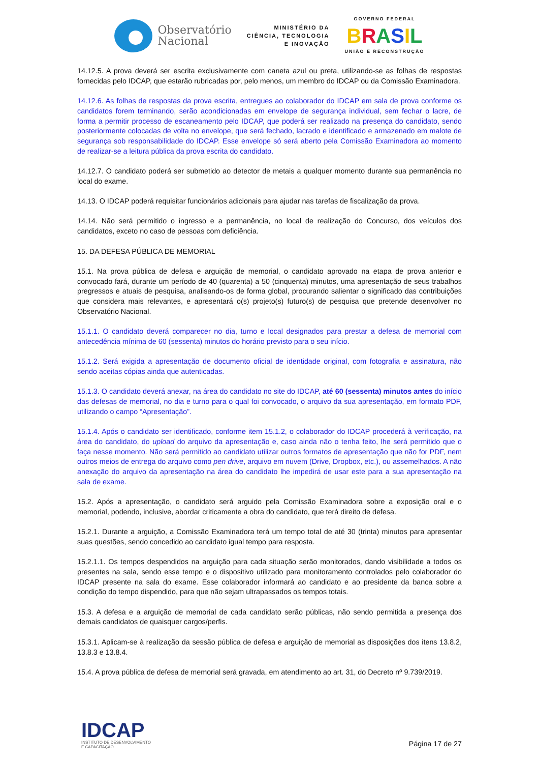Observatório
Nacional
MINISTÉRIO DA
CIÊNCIA, TECNOLOGIA
E INOVAÇÃO
GOVERNO FEDERAL
BRASIL
UNIÃO E RECONSTRUÇÃO
14.12.5. A prova deverá ser escrita exclusivamente com caneta azul ou preta, utilizando-se as folhas de respostas fornecidas pelo IDCAP, que estarão rubricadas por, pelo menos, um membro do IDCAP ou da Comissão Examinadora.
14.12.6. As folhas de respostas da prova escrita, entregues ao colaborador do IDCAP em sala de prova conforme os candidatos forem terminando, serão acondicionadas em envelope de segurança individual, sem fechar o lacre, de forma a permitir processo de escaneamento pelo IDCAP, que poderá ser realizado na presença do candidato, sendo posteriormente colocadas de volta no envelope, que será fechado, lacrado e identificado e armazenado em malote de segurança sob responsabilidade do IDCAP. Esse envelope só será aberto pela Comissão Examinadora ao momento de realizar-se a leitura pública da prova escrita do candidato.
14.12.7. O candidato poderá ser submetido ao detector de metais a qualquer momento durante sua permanência no local do exame.
14.13. O IDCAP poderá requisitar funcionários adicionais para ajudar nas tarefas de fiscalização da prova.
14.14. Não será permitido o ingresso e a permanência, no local de realização do Concurso, dos veículos dos candidatos, exceto no caso de pessoas com deficiência.
15. DA DEFESA PÚBLICA DE MEMORIAL
15.1. Na prova pública de defesa e arguição de memorial, o candidato aprovado na etapa de prova anterior e convocado fará, durante um período de 40 (quarenta) a 50 (cinquenta) minutos, uma apresentação de seus trabalhos pregressos e atuais de pesquisa, analisando-os de forma global, procurando salientar o significado das contribuições que considera mais relevantes, e apresentará o(s) projeto(s) futuro(s) de pesquisa que pretende desenvolver no Observatório Nacional.
15.1.1. O candidato deverá comparecer no dia, turno e local designados para prestar a defesa de memorial com antecedência mínima de 60 (sessenta) minutos do horário previsto para o seu início.
15.1.2. Será exigida a apresentação de documento oficial de identidade original, com fotografia e assinatura, não sendo aceitas cópias ainda que autenticadas.
15.1.3. O candidato deverá anexar, na área do candidato no site do IDCAP, até 60 (sessenta) minutos antes do início das defesas de memorial, no dia e turno para o qual foi convocado, o arquivo da sua apresentação, em formato PDF, utilizando o campo “Apresentação”.
15.1.4. Após o candidato ser identificado, conforme item 15.1.2, o colaborador do IDCAP procederá à verificação, na área do candidato, do upload do arquivo da apresentação e, caso ainda não o tenha feito, lhe será permitido que o faça nesse momento. Não será permitido ao candidato utilizar outros formatos de apresentação que não for PDF, nem outros meios de entrega do arquivo como pen drive, arquivo em nuvem (Drive, Dropbox, etc.), ou assemelhados. A não anexação do arquivo da apresentação na área do candidato lhe impedirá de usar este para a sua apresentação na sala de exame.
15.2. Após a apresentação, o candidato será arguido pela Comissão Examinadora sobre a exposição oral e o memorial, podendo, inclusive, abordar criticamente a obra do candidato, que terá direito de defesa.
15.2.1. Durante a arguição, a Comissão Examinadora terá um tempo total de até 30 (trinta) minutos para apresentar suas questões, sendo concedido ao candidato igual tempo para resposta.
15.2.1.1. Os tempos despendidos na arguição para cada situação serão monitorados, dando visibilidade a todos os presentes na sala, sendo esse tempo e o dispositivo utilizado para monitoramento controlados pelo colaborador do IDCAP presente na sala do exame. Esse colaborador informará ao candidato e ao presidente da banca sobre a condição do tempo dispendido, para que não sejam ultrapassados os tempos totais.
15.3. A defesa e a arguição de memorial de cada candidato serão públicas, não sendo permitida a presença dos demais candidatos de quaisquer cargos/perfis.
15.3.1. Aplicam-se à realização da sessão pública de defesa e arguição de memorial as disposições dos itens 13.8.2, 13.8.3 e 13.8.4.
15.4. A prova pública de defesa de memorial será gravada, em atendimento ao art. 31, do Decreto nº 9.739/2019.
IDCAP
INSTITUTO DE DESENVOLVIMENTO
E CAPACITAÇÃO
Página 17 de 27